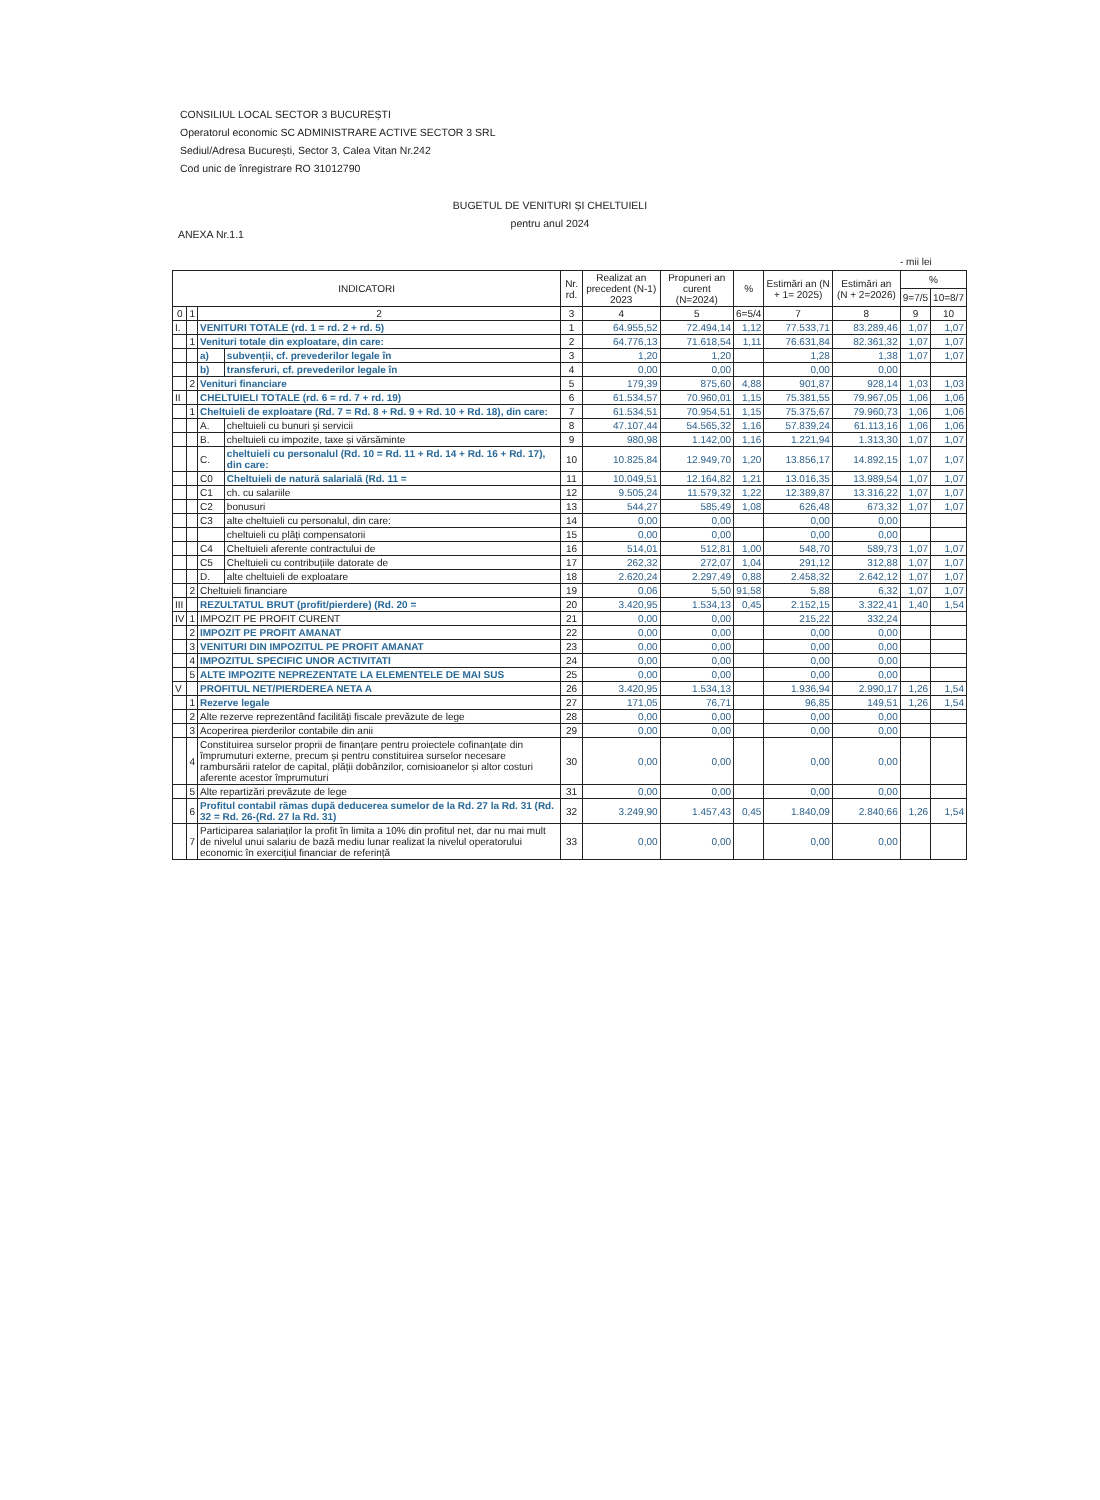CONSILIUL LOCAL SECTOR 3 BUCUREȘTI
Operatorul economic SC ADMINISTRARE ACTIVE SECTOR 3 SRL
Sediul/Adresa București, Sector 3, Calea Vitan Nr.242
Cod unic de înregistrare RO 31012790
BUGETUL DE VENITURI ȘI CHELTUIELI
pentru anul 2024
ANEXA Nr.1.1
- mii lei
| INDICATORI | | | | Nr. rd. | Realizat an precedent (N-1) 2023 | Propuneri an curent (N=2024) | % | Estimări an (N + 1= 2025) | Estimări an (N + 2=2026) | % | |
| --- | --- | --- | --- | --- | --- | --- | --- | --- | --- | --- | --- |
| | | | | | | | | | | 9=7/5 | 10=8/7 |
| 0 | 1 | 2 | | 3 | 4 | 5 | 6=5/4 | 7 | 8 | 9 | 10 |
| I. | | VENITURI TOTALE (rd. 1 = rd. 2 + rd. 5) | | 1 | 64.955,52 | 72.494,14 | 1,12 | 77.533,71 | 83.289,46 | 1,07 | 1,07 |
| | 1 | Venituri totale din exploatare, din care: | | 2 | 64.776,13 | 71.618,54 | 1,11 | 76.631,84 | 82.361,32 | 1,07 | 1,07 |
| | | a) | subvenții, cf. prevederilor legale în | 3 | 1,20 | 1,20 | | 1,28 | 1,38 | 1,07 | 1,07 |
| | | b) | transferuri, cf. prevederilor legale în | 4 | 0,00 | 0,00 | | 0,00 | 0,00 | | |
| | 2 | Venituri financiare | | 5 | 179,39 | 875,60 | 4,88 | 901,87 | 928,14 | 1,03 | 1,03 |
| II | | CHELTUIELI TOTALE (rd. 6 = rd. 7 + rd. 19) | | 6 | 61.534,57 | 70.960,01 | 1,15 | 75.381,55 | 79.967,05 | 1,06 | 1,06 |
| | 1 | Cheltuieli de exploatare (Rd. 7 = Rd. 8 + Rd. 9 + Rd. 10 + Rd. 18), din care: | | 7 | 61.534,51 | 70.954,51 | 1,15 | 75.375,67 | 79.960,73 | 1,06 | 1,06 |
| | | A. | cheltuieli cu bunuri și servicii | 8 | 47.107,44 | 54.565,32 | 1,16 | 57.839,24 | 61.113,16 | 1,06 | 1,06 |
| | | B. | cheltuieli cu impozite, taxe și vărsăminte | 9 | 980,98 | 1.142,00 | 1,16 | 1.221,94 | 1.313,30 | 1,07 | 1,07 |
| | | C. | cheltuieli cu personalul (Rd. 10 = Rd. 11 + Rd. 14 + Rd. 16 + Rd. 17), din care: | 10 | 10.825,84 | 12.949,70 | 1,20 | 13.856,17 | 14.892,15 | 1,07 | 1,07 |
| | | C0 | Cheltuieli de natură salarială (Rd. 11 = | 11 | 10.049,51 | 12.164,82 | 1,21 | 13.016,35 | 13.989,54 | 1,07 | 1,07 |
| | | C1 | ch. cu salariile | 12 | 9.505,24 | 11.579,32 | 1,22 | 12.389,87 | 13.316,22 | 1,07 | 1,07 |
| | | C2 | bonusuri | 13 | 544,27 | 585,49 | 1,08 | 626,48 | 673,32 | 1,07 | 1,07 |
| | | C3 | alte cheltuieli cu personalul, din care: | 14 | 0,00 | 0,00 | | 0,00 | 0,00 | | |
| | | | cheltuieli cu plăți compensatorii | 15 | 0,00 | 0,00 | | 0,00 | 0,00 | | |
| | | C4 | Cheltuieli aferente contractului de | 16 | 514,01 | 512,81 | 1,00 | 548,70 | 589,73 | 1,07 | 1,07 |
| | | C5 | Cheltuieli cu contribuțiile datorate de | 17 | 262,32 | 272,07 | 1,04 | 291,12 | 312,88 | 1,07 | 1,07 |
| | | D. | alte cheltuieli de exploatare | 18 | 2.620,24 | 2.297,49 | 0,88 | 2.458,32 | 2.642,12 | 1,07 | 1,07 |
| | 2 | Cheltuieli financiare | | 19 | 0,06 | 5,50 | 91,58 | 5,88 | 6,32 | 1,07 | 1,07 |
| III | | REZULTATUL BRUT (profit/pierdere) (Rd. 20 = | | 20 | 3.420,95 | 1.534,13 | 0,45 | 2.152,15 | 3.322,41 | 1,40 | 1,54 |
| IV | 1 | IMPOZIT PE PROFIT CURENT | | 21 | 0,00 | 0,00 | | 215,22 | 332,24 | | |
| | 2 | IMPOZIT PE PROFIT AMANAT | | 22 | 0,00 | 0,00 | | 0,00 | 0,00 | | |
| | 3 | VENITURI DIN IMPOZITUL PE PROFIT AMANAT | | 23 | 0,00 | 0,00 | | 0,00 | 0,00 | | |
| | 4 | IMPOZITUL SPECIFIC UNOR ACTIVITATI | | 24 | 0,00 | 0,00 | | 0,00 | 0,00 | | |
| | 5 | ALTE IMPOZITE NEPREZENTATE LA ELEMENTELE DE MAI SUS | | 25 | 0,00 | 0,00 | | 0,00 | 0,00 | | |
| V | | PROFITUL NET/PIERDEREA NETA A | | 26 | 3.420,95 | 1.534,13 | | 1.936,94 | 2.990,17 | 1,26 | 1,54 |
| | 1 | Rezerve legale | | 27 | 171,05 | 76,71 | | 96,85 | 149,51 | 1,26 | 1,54 |
| | 2 | Alte rezerve reprezentând facilități fiscale prevăzute de lege | | 28 | 0,00 | 0,00 | | 0,00 | 0,00 | | |
| | 3 | Acoperirea pierderilor contabile din anii | | 29 | 0,00 | 0,00 | | 0,00 | 0,00 | | |
| | 4 | Constituirea surselor proprii de finanțare pentru proiectele cofinanțate din împrumuturi externe, precum și pentru constituirea surselor necesare rambursării ratelor de capital, plății dobânzilor, comisioanelor și altor costuri aferente acestor împrumuturi | | 30 | 0,00 | 0,00 | | 0,00 | 0,00 | | |
| | 5 | Alte repartizări prevăzute de lege | | 31 | 0,00 | 0,00 | | 0,00 | 0,00 | | |
| | 6 | Profitul contabil rămas după deducerea sumelor de la Rd. 27 la Rd. 31 (Rd. 32 = Rd. 26-(Rd. 27 la Rd. 31) | | 32 | 3.249,90 | 1.457,43 | 0,45 | 1.840,09 | 2.840,66 | 1,26 | 1,54 |
| | 7 | Participarea salariaților la profit în limita a 10% din profitul net, dar nu mai mult de nivelul unui salariu de bază mediu lunar realizat la nivelul operatorului economic în exercițiul financiar de referință | | 33 | 0,00 | 0,00 | | 0,00 | 0,00 | | |